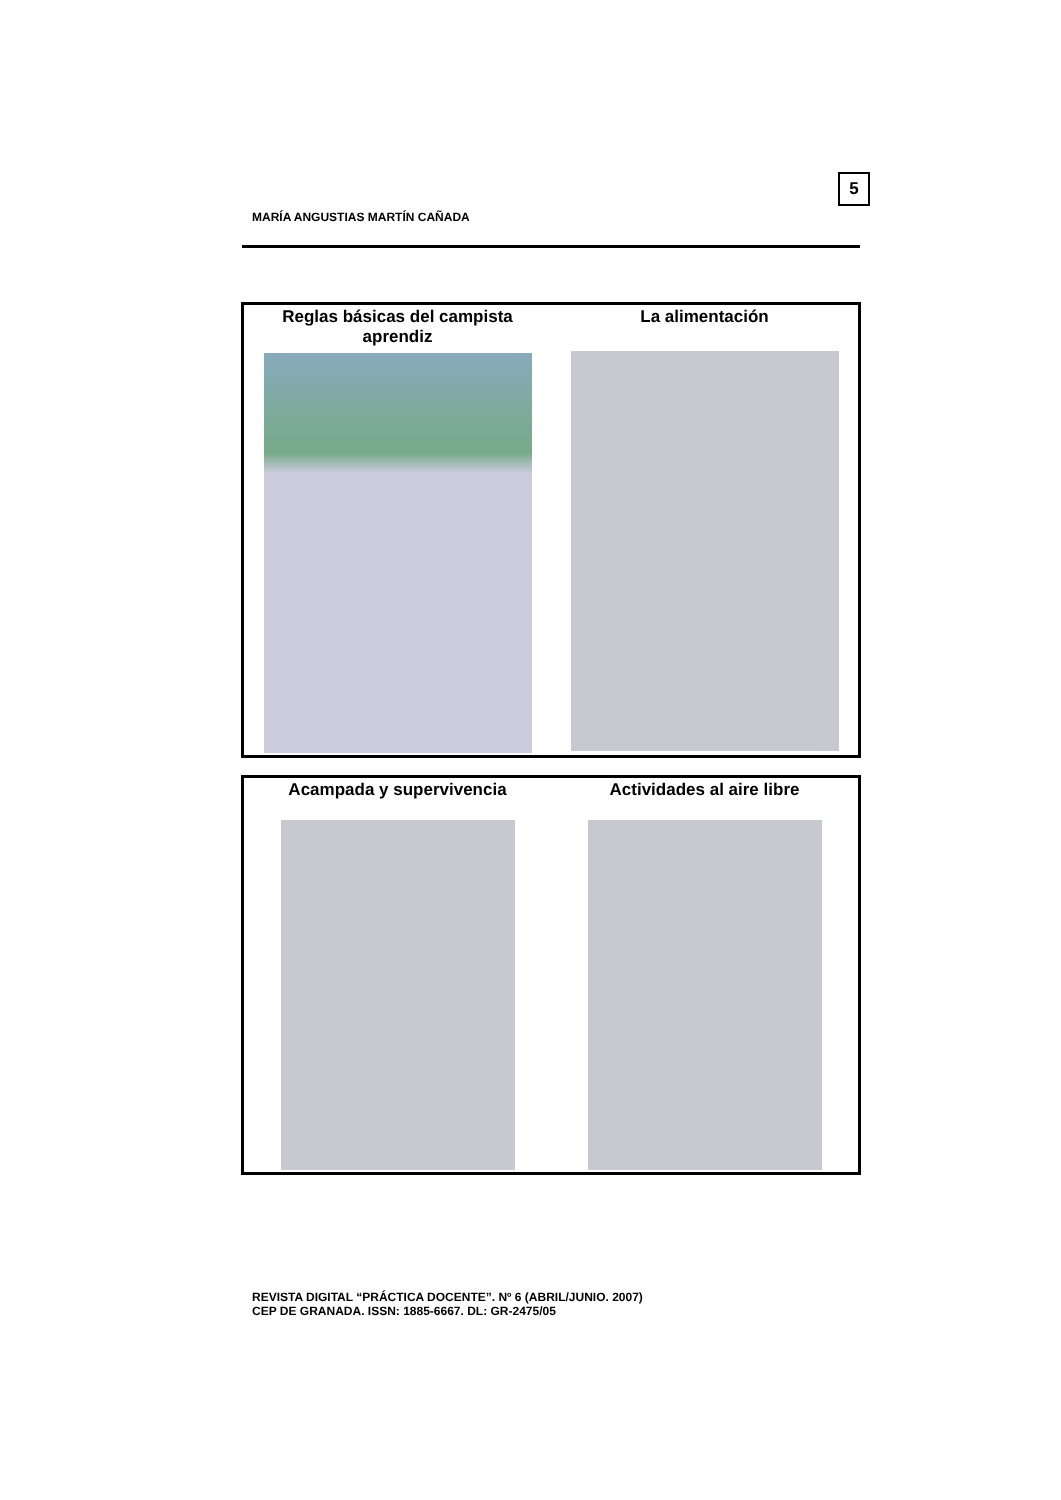5
MARÍA ANGUSTIAS MARTÍN CAÑADA
| Reglas básicas del campista aprendiz | La alimentación |
| Acampada y supervivencia | Actividades al aire libre |
REVISTA DIGITAL “PRÁCTICA DOCENTE”. Nº 6 (ABRIL/JUNIO. 2007)
CEP DE GRANADA. ISSN: 1885-6667. DL: GR-2475/05